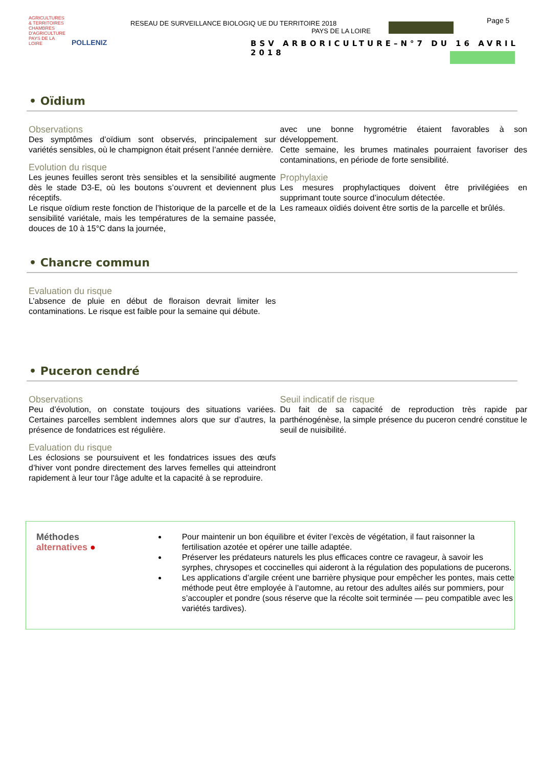AGRICULTURES & TERRITOIRES CHAMBRES D'AGRICULTURE PAYS DE LA LOIRE
POLLENIZ
RESEAU DE SURVEILLANCE BIOLOGIQ UE DU TERRITOIRE 2018
PAYS DE LA LOIRE
Page 5
BSV ARBORICULTURE–N°7 DU 16 AVRIL 2018
• Oïdium
Observations
Des symptômes d’oïdium sont observés, principalement sur variétés sensibles, où le champignon était présent l’année dernière.
Evolution du risque
Les jeunes feuilles seront très sensibles et la sensibilité augmente dès le stade D3-E, où les boutons s’ouvrent et deviennent plus réceptifs.
Le risque oïdium reste fonction de l’historique de la parcelle et de la sensibilité variétale, mais les températures de la semaine passée, douces de 10 à 15°C dans la journée,
avec une bonne hygrométrie étaient favorables à son développement.
Cette semaine, les brumes matinales pourraient favoriser des contaminations, en période de forte sensibilité.
Prophylaxie
Les mesures prophylactiques doivent être privilégiées en supprimant toute source d’inoculum détectée.
Les rameaux oïdiés doivent être sortis de la parcelle et brûlés.
• Chancre commun
Evaluation du risque
L’absence de pluie en début de floraison devrait limiter les contaminations. Le risque est faible pour la semaine qui débute.
• Puceron cendré
Observations
Peu d’évolution, on constate toujours des situations variées. Certaines parcelles semblent indemnes alors que sur d’autres, la présence de fondatrices est régulière.
Evaluation du risque
Les éclosions se poursuivent et les fondatrices issues des œufs d’hiver vont pondre directement des larves femelles qui atteindront rapidement à leur tour l’âge adulte et la capacité à se reproduire.
Seuil indicatif de risque
Du fait de sa capacité de reproduction très rapide par parthénogénèse, la simple présence du puceron cendré constitue le seuil de nuisibilité.
Méthodes alternatives ●
Pour maintenir un bon équilibre et éviter l’excès de végétation, il faut raisonner la fertilisation azotée et opérer une taille adaptée.
Préserver les prédateurs naturels les plus efficaces contre ce ravageur, à savoir les syrphes, chrysopes et coccinelles qui aideront à la régulation des populations de pucerons.
Les applications d’argile créent une barrière physique pour empêcher les pontes, mais cette méthode peut être employée à l’automne, au retour des adultes ailés sur pommiers, pour s’accoupler et pondre (sous réserve que la récolte soit terminée — peu compatible avec les variétés tardives).